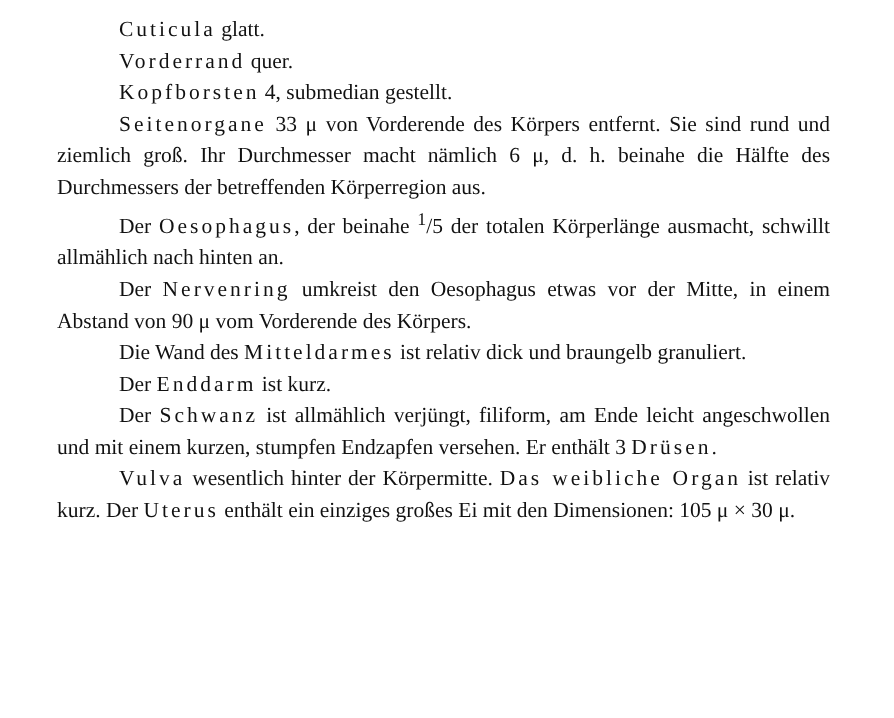Cuticula glatt.
Vorderrand quer.
Kopfborsten 4, submedian gestellt.
Seitenorgane 33 μ von Vorderende des Körpers entfernt. Sie sind rund und ziemlich groß. Ihr Durchmesser macht nämlich 6 μ, d. h. beinahe die Hälfte des Durchmessers der betreffenden Körperregion aus.
Der Oesophagus, der beinahe <sup>1</sup>/5 der totalen Körperlänge ausmacht, schwillt allmählich nach hinten an.
Der Nervenring umkreist den Oesophagus etwas vor der Mitte, in einem Abstand von 90 μ vom Vorderende des Körpers.
Die Wand des Mitteldarmes ist relativ dick und braungelb granuliert.
Der Enddarm ist kurz.
Der Schwanz ist allmählich verjüngt, filiform, am Ende leicht angeschwollen und mit einem kurzen, stumpfen Endzapfen versehen. Er enthält 3 Drüsen.
Vulva wesentlich hinter der Körpermitte. Das weibliche Organ ist relativ kurz. Der Uterus enthält ein einziges großes Ei mit den Dimensionen: 105 μ × 30 μ.